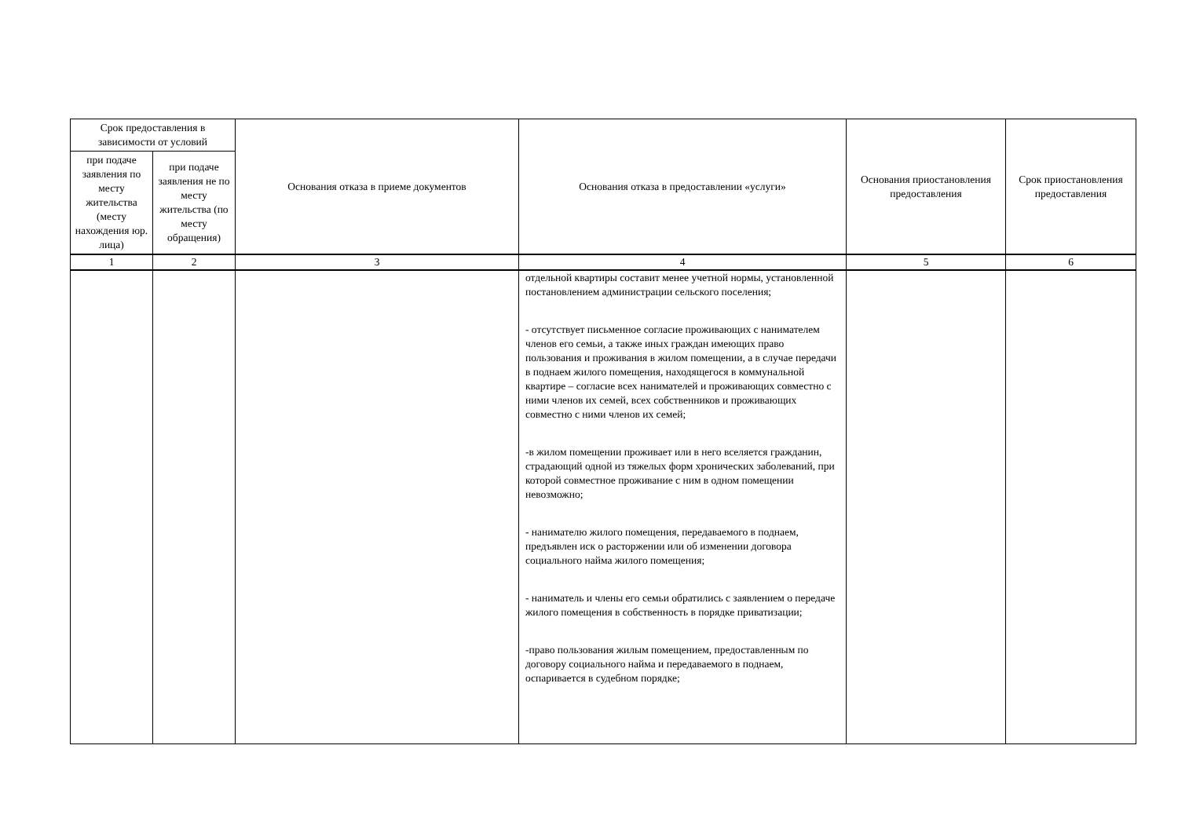| Срок предоставления в зависимости от условий | | Основания отказа в приеме документов | Основания отказа в предоставлении «услуги» | Основания приостановления предоставления | Срок приостановления предоставления |
| --- | --- | --- | --- | --- | --- |
| при подаче заявления по месту жительства (месту нахождения юр. лица) | при подаче заявления не по месту жительства (по месту обращения) | | | | |
| 1 | 2 | 3 | 4 | 5 | 6 |
| | | | отдельной квартиры составит менее учетной нормы, установленной постановлением администрации сельского поселения; - отсутствует письменное согласие проживающих с нанимателем членов его семьи, а также иных граждан имеющих право пользования и проживания в жилом помещении, а в случае передачи в поднаем жилого помещения, находящегося в коммунальной квартире – согласие всех нанимателей и проживающих совместно с ними членов их семей, всех собственников и проживающих совместно с ними членов их семей; -в жилом помещении проживает или в него вселяется гражданин, страдающий одной из тяжелых форм хронических заболеваний, при которой совместное проживание с ним в одном помещении невозможно; - нанимателю жилого помещения, передаваемого в поднаем, предъявлен иск о расторжении или об изменении договора социального найма жилого помещения; - наниматель и члены его семьи обратились с заявлением о передаче жилого помещения в собственность в порядке приватизации; -право пользования жилым помещением, предоставленным по договору социального найма и передаваемого в поднаем, оспаривается в судебном порядке; | | |